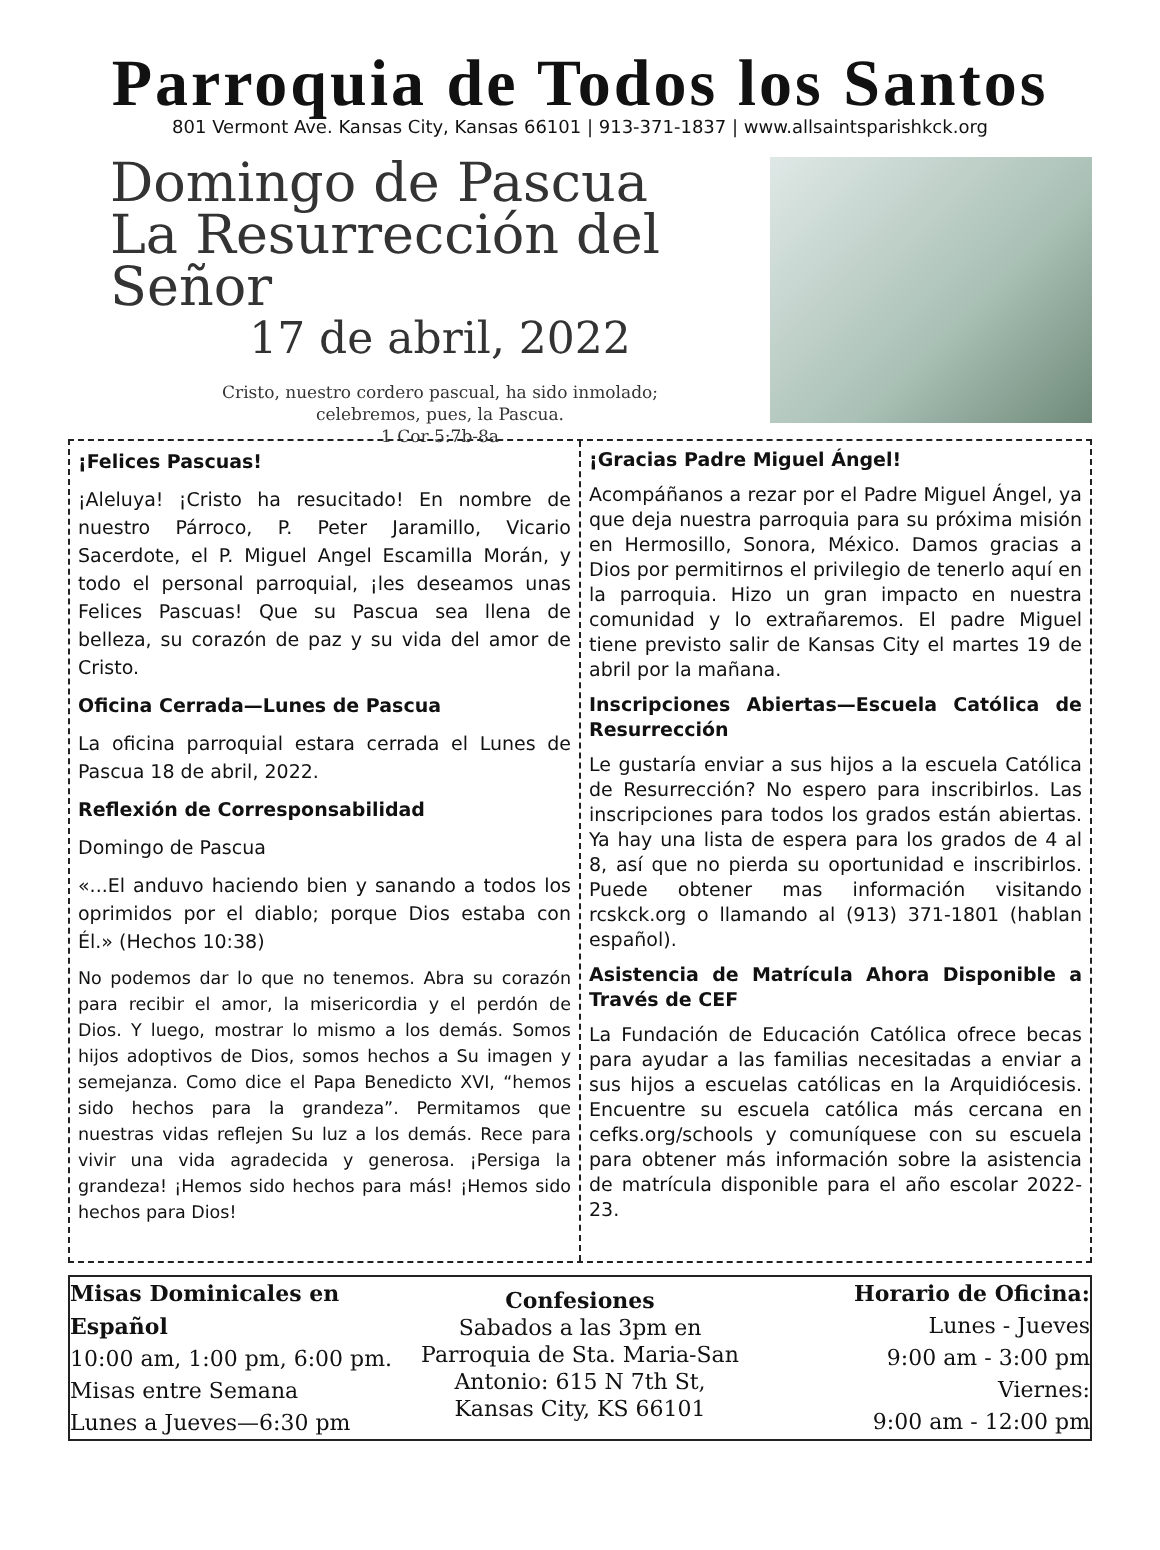Parroquia de Todos los Santos
801 Vermont Ave. Kansas City, Kansas 66101 | 913-371-1837 | www.allsaintsparishkck.org
Domingo de Pascua
La Resurrección del Señor
17 de abril, 2022
Cristo, nuestro cordero pascual, ha sido inmolado;
celebremos, pues, la Pascua.
1 Cor 5:7b-8a
¡Felices Pascuas!
¡Aleluya! ¡Cristo ha resucitado! En nombre de nuestro Párroco, P. Peter Jaramillo, Vicario Sacerdote, el P. Miguel Angel Escamilla Morán, y todo el personal parroquial, ¡les deseamos unas Felices Pascuas! Que su Pascua sea llena de belleza, su corazón de paz y su vida del amor de Cristo.
Oficina Cerrada—Lunes de Pascua
La oficina parroquial estara cerrada el Lunes de Pascua 18 de abril, 2022.
Reflexión de Corresponsabilidad
Domingo de Pascua
«...El anduvo haciendo bien y sanando a todos los oprimidos por el diablo; porque Dios estaba con Él.» (Hechos 10:38)
No podemos dar lo que no tenemos. Abra su corazón para recibir el amor, la misericordia y el perdón de Dios. Y luego, mostrar lo mismo a los demás. Somos hijos adoptivos de Dios, somos hechos a Su imagen y semejanza. Como dice el Papa Benedicto XVI, “hemos sido hechos para la grandeza”. Permitamos que nuestras vidas reflejen Su luz a los demás. Rece para vivir una vida agradecida y generosa. ¡Persiga la grandeza! ¡Hemos sido hechos para más! ¡Hemos sido hechos para Dios!
¡Gracias Padre Miguel Ángel!
Acompáñanos a rezar por el Padre Miguel Ángel, ya que deja nuestra parroquia para su próxima misión en Hermosillo, Sonora, México. Damos gracias a Dios por permitirnos el privilegio de tenerlo aquí en la parroquia. Hizo un gran impacto en nuestra comunidad y lo extrañaremos. El padre Miguel tiene previsto salir de Kansas City el martes 19 de abril por la mañana.
Inscripciones Abiertas—Escuela Católica de Resurrección
Le gustaría enviar a sus hijos a la escuela Católica de Resurrección? No espero para inscribirlos. Las inscripciones para todos los grados están abiertas. Ya hay una lista de espera para los grados de 4 al 8, así que no pierda su oportunidad e inscribirlos. Puede obtener mas información visitando rcskck.org o llamando al (913) 371-1801 (hablan español).
Asistencia de Matrícula Ahora Disponible a Través de CEF
La Fundación de Educación Católica ofrece becas para ayudar a las familias necesitadas a enviar a sus hijos a escuelas católicas en la Arquidiócesis. Encuentre su escuela católica más cercana en cefks.org/schools y comuníquese con su escuela para obtener más información sobre la asistencia de matrícula disponible para el año escolar 2022-23.
Misas Dominicales en Español
10:00 am, 1:00 pm, 6:00 pm.
Misas entre Semana
Lunes a Jueves—6:30 pm
Confesiones
Sabados a las 3pm en
Parroquia de Sta. Maria-San Antonio: 615 N 7th St,
Kansas City, KS 66101
Horario de Oficina:
Lunes - Jueves
9:00 am - 3:00 pm
Viernes:
9:00 am - 12:00 pm